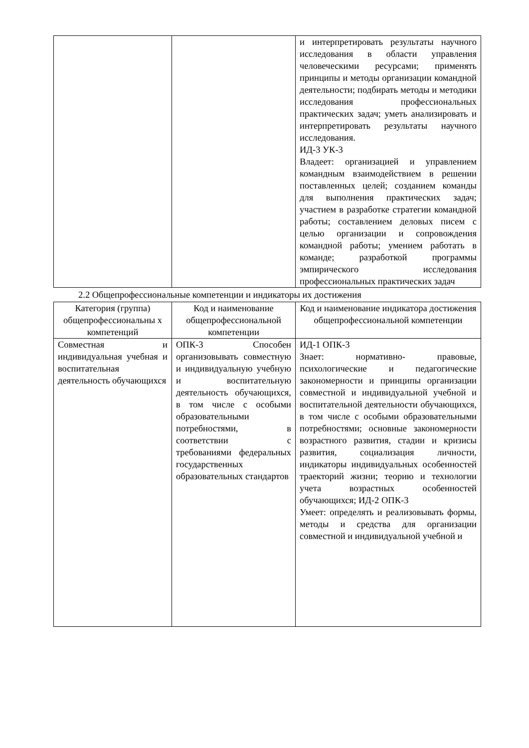| | | и интерпретировать результаты научного исследования в области управления человеческими ресурсами; применять принципы и методы организации командной деятельности; подбирать методы и методики исследования профессиональных практических задач; уметь анализировать и интерпретировать результаты научного исследования. ИД-3 УК-3 Владеет: организацией и управлением командным взаимодействием в решении поставленных целей; созданием команды для выполнения практических задач; участием в разработке стратегии командной работы; составлением деловых писем с целью организации и сопровождения командной работы; умением работать в команде; разработкой программы эмпирического исследования профессиональных практических задач |
2.2 Общепрофессиональные компетенции и индикаторы их достижения
| Категория (группа) общепрофессиональны х компетенций | Код и наименование общепрофессиональной компетенции | Код и наименование индикатора достижения общепрофессиональной компетенции |
| --- | --- | --- |
| Совместная и индивидуальная учебная и воспитательная деятельность обучающихся | ОПК-3 Способен организовывать совместную и индивидуальную учебную и воспитательную деятельность обучающихся, в том числе с особыми образовательными потребностями, в соответствии с требованиями федеральных государственных образовательных стандартов | ИД-1 ОПК-3 Знает: нормативно- правовые, психологические и педагогические закономерности и принципы организации совместной и индивидуальной учебной и воспитательной деятельности обучающихся, в том числе с особыми образовательными потребностями; основные закономерности возрастного развития, стадии и кризисы развития, социализация личности, индикаторы индивидуальных особенностей траекторий жизни; теорию и технологии учета возрастных особенностей обучающихся; ИД-2 ОПК-3 Умеет: определять и реализовывать формы, методы и средства для организации совместной и индивидуальной учебной и |